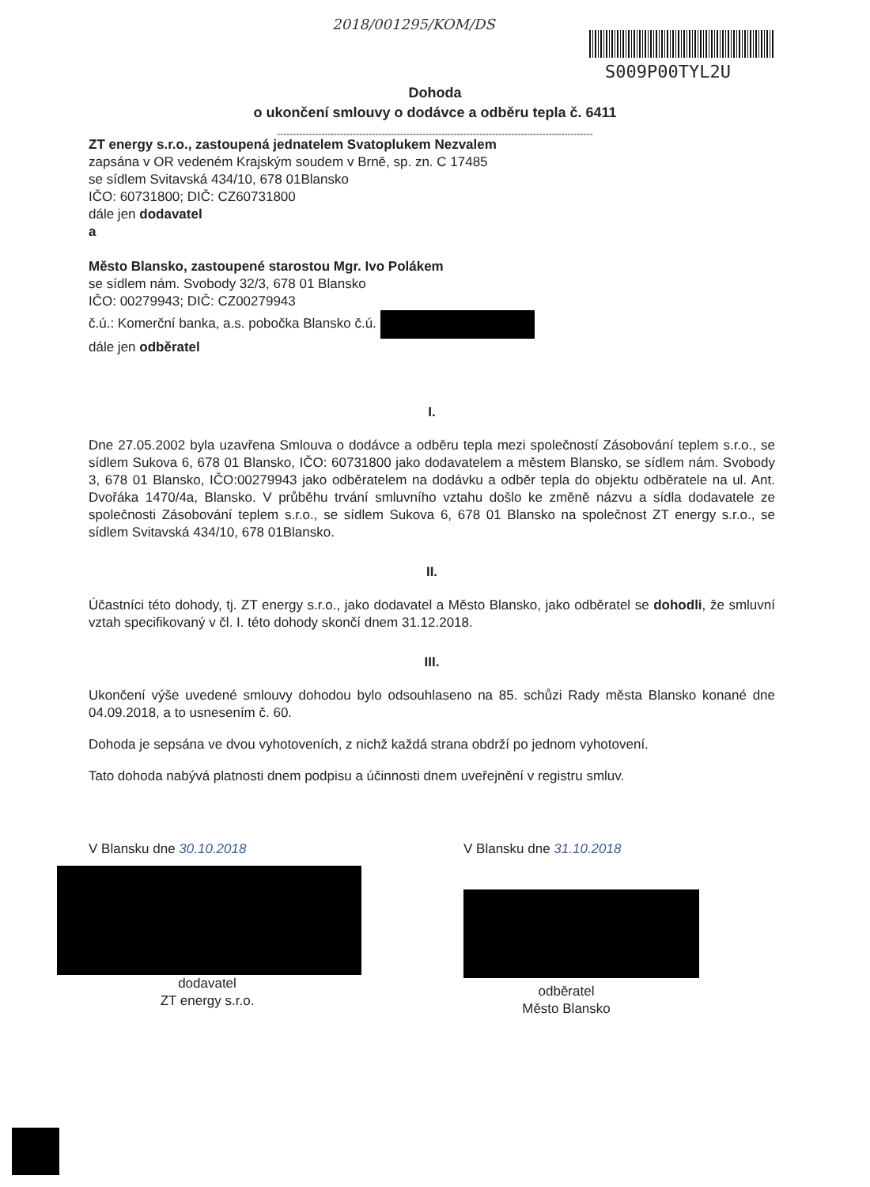2018/001295/KOM/DS
S009P00TYL2U
Dohoda
o ukončení smlouvy o dodávce a odběru tepla č. 6411
----------------------------------------------------------------------------------------------------
ZT energy s.r.o., zastoupená jednatelem Svatoplukem Nezvalem
zapsána v OR vedeném Krajským soudem v Brně, sp. zn. C 17485
se sídlem Svitavská 434/10, 678 01Blansko
IČO: 60731800; DIČ: CZ60731800
dále jen dodavatel
a
Město Blansko, zastoupené starostou Mgr. Ivo Polákem
se sídlem nám. Svobody 32/3, 678 01 Blansko
IČO: 00279943; DIČ: CZ00279943
č.ú.: Komerční banka, a.s. pobočka Blansko č.ú.
dále jen odběratel
I.
Dne 27.05.2002 byla uzavřena Smlouva o dodávce a odběru tepla mezi společností Zásobování teplem s.r.o., se sídlem Sukova 6, 678 01 Blansko, IČO: 60731800 jako dodavatelem a městem Blansko, se sídlem nám. Svobody 3, 678 01 Blansko, IČO:00279943 jako odběratelem na dodávku a odběr tepla do objektu odběratele na ul. Ant. Dvořáka 1470/4a, Blansko. V průběhu trvání smluvního vztahu došlo ke změně názvu a sídla dodavatele ze společnosti Zásobování teplem s.r.o., se sídlem Sukova 6, 678 01 Blansko na společnost ZT energy s.r.o., se sídlem Svitavská 434/10, 678 01Blansko.
II.
Účastníci této dohody, tj. ZT energy s.r.o., jako dodavatel a Město Blansko, jako odběratel se dohodli, že smluvní vztah specifikovaný v čl. I. této dohody skončí dnem 31.12.2018.
III.
Ukončení výše uvedené smlouvy dohodou bylo odsouhlaseno na 85. schůzi Rady města Blansko konané dne 04.09.2018, a to usnesením č. 60.
Dohoda je sepsána ve dvou vyhotoveních, z nichž každá strana obdrží po jednom vyhotovení.
Tato dohoda nabývá platnosti dnem podpisu a účinnosti dnem uveřejnění v registru smluv.
V Blansku dne 30.10.2018
dodavatel
ZT energy s.r.o.
V Blansku dne 31.10.2018
odběratel
Město Blansko